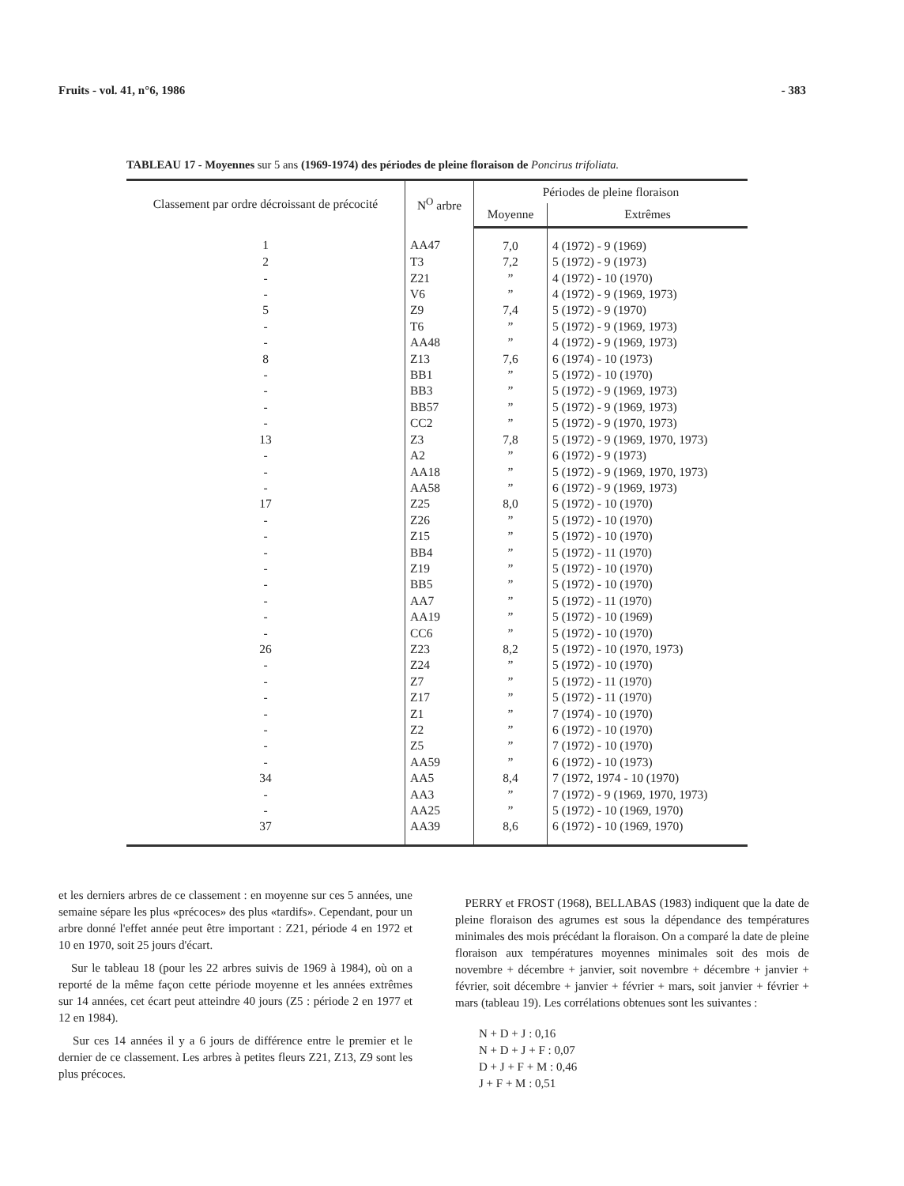Fruits - vol. 41, n°6, 1986 - 383
TABLEAU 17 - Moyennes sur 5 ans (1969-1974) des périodes de pleine floraison de Poncirus trifoliata.
| Classement par ordre décroissant de précocité | N<sup>O</sup> arbre | Périodes de pleine floraison | |
| --- | --- | --- | --- |
| | | Moyenne | Extrêmes |
| 1 | AA47 | 7,0 | 4 (1972) - 9 (1969) |
| 2 | T3 | 7,2 | 5 (1972) - 9 (1973) |
| - | Z21 | ” | 4 (1972) - 10 (1970) |
| - | V6 | ” | 4 (1972) - 9 (1969, 1973) |
| 5 | Z9 | 7,4 | 5 (1972) - 9 (1970) |
| - | T6 | ” | 5 (1972) - 9 (1969, 1973) |
| - | AA48 | ” | 4 (1972) - 9 (1969, 1973) |
| 8 | Z13 | 7,6 | 6 (1974) - 10 (1973) |
| - | BB1 | ” | 5 (1972) - 10 (1970) |
| - | BB3 | ” | 5 (1972) - 9 (1969, 1973) |
| - | BB57 | ” | 5 (1972) - 9 (1969, 1973) |
| - | CC2 | ” | 5 (1972) - 9 (1970, 1973) |
| 13 | Z3 | 7,8 | 5 (1972) - 9 (1969, 1970, 1973) |
| - | A2 | ” | 6 (1972) - 9 (1973) |
| - | AA18 | ” | 5 (1972) - 9 (1969, 1970, 1973) |
| - | AA58 | ” | 6 (1972) - 9 (1969, 1973) |
| 17 | Z25 | 8,0 | 5 (1972) - 10 (1970) |
| - | Z26 | ” | 5 (1972) - 10 (1970) |
| - | Z15 | ” | 5 (1972) - 10 (1970) |
| - | BB4 | ” | 5 (1972) - 11 (1970) |
| - | Z19 | ” | 5 (1972) - 10 (1970) |
| - | BB5 | ” | 5 (1972) - 10 (1970) |
| - | AA7 | ” | 5 (1972) - 11 (1970) |
| - | AA19 | ” | 5 (1972) - 10 (1969) |
| - | CC6 | ” | 5 (1972) - 10 (1970) |
| 26 | Z23 | 8,2 | 5 (1972) - 10 (1970, 1973) |
| - | Z24 | ” | 5 (1972) - 10 (1970) |
| - | Z7 | ” | 5 (1972) - 11 (1970) |
| - | Z17 | ” | 5 (1972) - 11 (1970) |
| - | Z1 | ” | 7 (1974) - 10 (1970) |
| - | Z2 | ” | 6 (1972) - 10 (1970) |
| - | Z5 | ” | 7 (1972) - 10 (1970) |
| - | AA59 | ” | 6 (1972) - 10 (1973) |
| 34 | AA5 | 8,4 | 7 (1972, 1974 - 10 (1970) |
| - | AA3 | ” | 7 (1972) - 9 (1969, 1970, 1973) |
| - | AA25 | ” | 5 (1972) - 10 (1969, 1970) |
| 37 | AA39 | 8,6 | 6 (1972) - 10 (1969, 1970) |
et les derniers arbres de ce classement : en moyenne sur ces 5 années, une semaine sépare les plus «précoces» des plus «tardifs». Cependant, pour un arbre donné l'effet année peut être important : Z21, période 4 en 1972 et 10 en 1970, soit 25 jours d'écart.
Sur le tableau 18 (pour les 22 arbres suivis de 1969 à 1984), où on a reporté de la même façon cette période moyenne et les années extrêmes sur 14 années, cet écart peut atteindre 40 jours (Z5 : période 2 en 1977 et 12 en 1984).
Sur ces 14 années il y a 6 jours de différence entre le premier et le dernier de ce classement. Les arbres à petites fleurs Z21, Z13, Z9 sont les plus précoces.
PERRY et FROST (1968), BELLABAS (1983) indiquent que la date de pleine floraison des agrumes est sous la dépendance des températures minimales des mois précédant la floraison. On a comparé la date de pleine floraison aux températures moyennes minimales soit des mois de novembre + décembre + janvier, soit novembre + décembre + janvier + février, soit décembre + janvier + février + mars, soit janvier + février + mars (tableau 19). Les corrélations obtenues sont les suivantes :
N + D + J : 0,16
N + D + J + F : 0,07
D + J + F + M : 0,46
J + F + M : 0,51